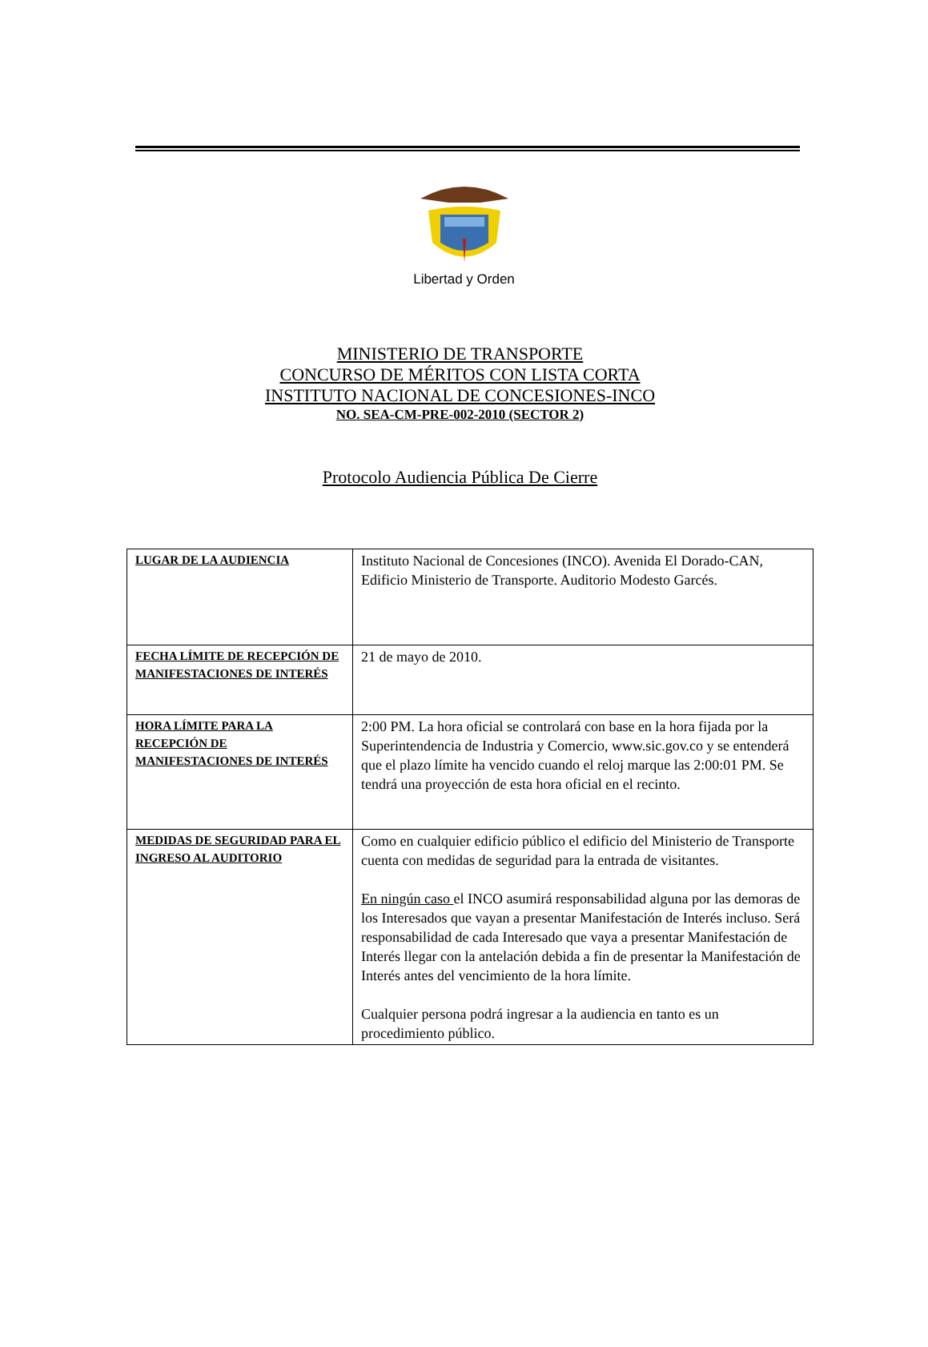Libertad y Orden
MINISTERIO DE TRANSPORTE
CONCURSO DE MÉRITOS CON LISTA CORTA
INSTITUTO NACIONAL DE CONCESIONES-INCO
NO. SEA-CM-PRE-002-2010 (SECTOR 2)
Protocolo Audiencia Pública De Cierre
| LUGAR DE LA AUDIENCIA | Instituto Nacional de Concesiones (INCO). Avenida El Dorado-CAN, Edificio Ministerio de Transporte. Auditorio Modesto Garcés. |
| FECHA LÍMITE DE RECEPCIÓN DE MANIFESTACIONES DE INTERÉS | 21 de mayo de 2010. |
| HORA LÍMITE PARA LA RECEPCIÓN DE MANIFESTACIONES DE INTERÉS | 2:00 PM. La hora oficial se controlará con base en la hora fijada por la Superintendencia de Industria y Comercio, www.sic.gov.co y se entenderá que el plazo límite ha vencido cuando el reloj marque las 2:00:01 PM. Se tendrá una proyección de esta hora oficial en el recinto. |
| MEDIDAS DE SEGURIDAD PARA EL INGRESO AL AUDITORIO | Como en cualquier edificio público el edificio del Ministerio de Transporte cuenta con medidas de seguridad para la entrada de visitantes. En ningún caso el INCO asumirá responsabilidad alguna por las demoras de los Interesados que vayan a presentar Manifestación de Interés incluso. Será responsabilidad de cada Interesado que vaya a presentar Manifestación de Interés llegar con la antelación debida a fin de presentar la Manifestación de Interés antes del vencimiento de la hora límite. Cualquier persona podrá ingresar a la audiencia en tanto es un procedimiento público. |